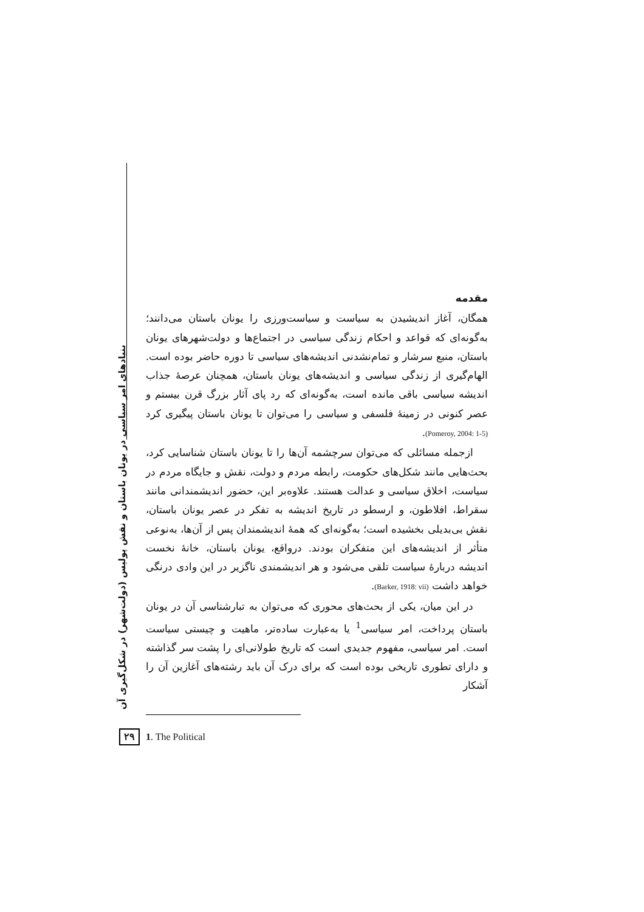مقدمه
همگان، آغاز اندیشیدن به سیاست و سیاست‌ورزی را یونان باستان می‌دانند؛ به‌گونه‌ای که قواعد و احکام زندگی سیاسی در اجتماع‌ها و دولت‌شهرهای یونان باستان، منبع سرشار و تمام‌نشدنی اندیشه‌های سیاسی تا دوره حاضر بوده است. الهام‌گیری از زندگی سیاسی و اندیشه‌های یونان باستان، همچنان عرصهٔ جذاب اندیشه سیاسی باقی مانده است، به‌گونه‌ای که رد پای آثار بزرگ قرن بیستم و عصر کنونی در زمینهٔ فلسفی و سیاسی را می‌توان تا یونان باستان پیگیری کرد (Pomeroy, 2004: 1-5).
ازجمله مسائلی که می‌توان سرچشمه آن‌ها را تا یونان باستان شناسایی کرد، بحث‌هایی مانند شکل‌های حکومت، رابطه مردم و دولت، نقش و جایگاه مردم در سیاست، اخلاق سیاسی و عدالت هستند. علاوه‌بر این، حضور اندیشمندانی مانند سقراط، افلاطون، و ارسطو در تاریخ اندیشه به تفکر در عصر یونان باستان، نقش بی‌بدیلی بخشیده است؛ به‌گونه‌ای که همهٔ اندیشمندان پس از آن‌ها، به‌نوعی متأثر از اندیشه‌های این متفکران بودند. درواقع، یونان باستان، خانهٔ نخست اندیشه دربارهٔ سیاست تلقی می‌شود و هر اندیشمندی ناگزیر در این وادی درنگی خواهد داشت (Barker, 1918: vii).
در این میان، یکی از بحث‌های محوری که می‌توان به تبارشناسی آن در یونان باستان پرداخت، امر سیاسی<sup>1</sup> یا به‌عبارت ساده‌تر، ماهیت و چیستی سیاست است. امر سیاسی، مفهوم جدیدی است که تاریخ طولانی‌ای را پشت سر گذاشته و دارای تطوری تاریخی بوده است که برای درک آن باید رشته‌های آغازین آن را آشکار
بنیادهای امر سیاسی در یونان باستان و نقش پولیس (دولت‌شهر) در شکل‌گیری آن
۲۹ 1. The Political